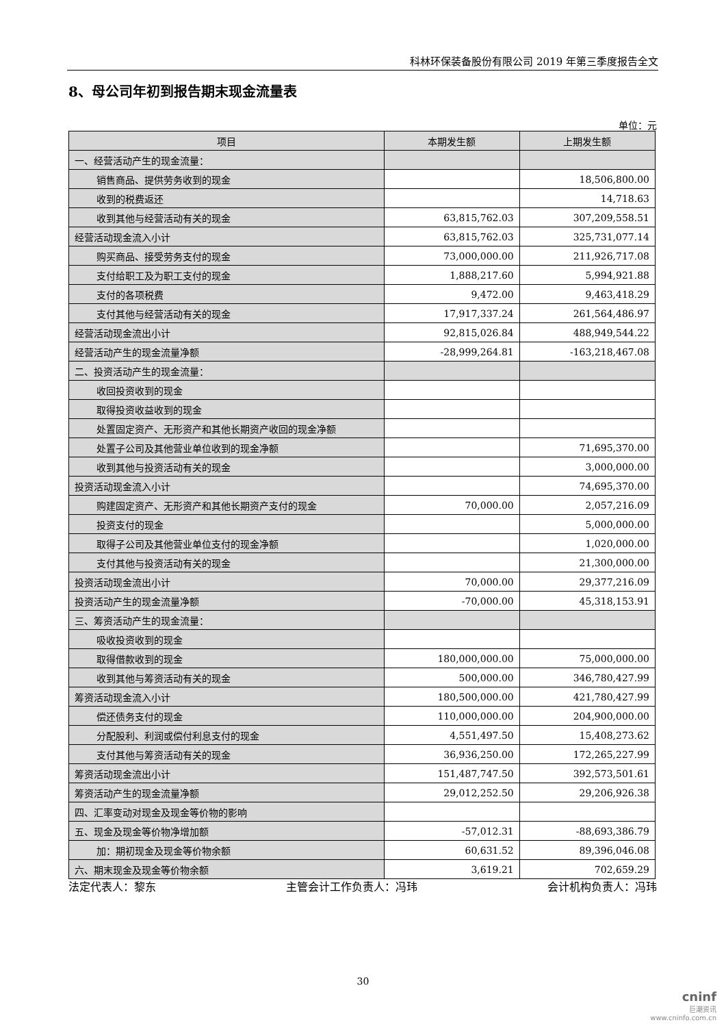科林环保装备股份有限公司 2019 年第三季度报告全文
8、母公司年初到报告期末现金流量表
单位：元
| 项目 | 本期发生额 | 上期发生额 |
| --- | --- | --- |
| 一、经营活动产生的现金流量： | | |
| 销售商品、提供劳务收到的现金 | | 18,506,800.00 |
| 收到的税费返还 | | 14,718.63 |
| 收到其他与经营活动有关的现金 | 63,815,762.03 | 307,209,558.51 |
| 经营活动现金流入小计 | 63,815,762.03 | 325,731,077.14 |
| 购买商品、接受劳务支付的现金 | 73,000,000.00 | 211,926,717.08 |
| 支付给职工及为职工支付的现金 | 1,888,217.60 | 5,994,921.88 |
| 支付的各项税费 | 9,472.00 | 9,463,418.29 |
| 支付其他与经营活动有关的现金 | 17,917,337.24 | 261,564,486.97 |
| 经营活动现金流出小计 | 92,815,026.84 | 488,949,544.22 |
| 经营活动产生的现金流量净额 | -28,999,264.81 | -163,218,467.08 |
| 二、投资活动产生的现金流量： | | |
| 收回投资收到的现金 | | |
| 取得投资收益收到的现金 | | |
| 处置固定资产、无形资产和其他长期资产收回的现金净额 | | |
| 处置子公司及其他营业单位收到的现金净额 | | 71,695,370.00 |
| 收到其他与投资活动有关的现金 | | 3,000,000.00 |
| 投资活动现金流入小计 | | 74,695,370.00 |
| 购建固定资产、无形资产和其他长期资产支付的现金 | 70,000.00 | 2,057,216.09 |
| 投资支付的现金 | | 5,000,000.00 |
| 取得子公司及其他营业单位支付的现金净额 | | 1,020,000.00 |
| 支付其他与投资活动有关的现金 | | 21,300,000.00 |
| 投资活动现金流出小计 | 70,000.00 | 29,377,216.09 |
| 投资活动产生的现金流量净额 | -70,000.00 | 45,318,153.91 |
| 三、筹资活动产生的现金流量： | | |
| 吸收投资收到的现金 | | |
| 取得借款收到的现金 | 180,000,000.00 | 75,000,000.00 |
| 收到其他与筹资活动有关的现金 | 500,000.00 | 346,780,427.99 |
| 筹资活动现金流入小计 | 180,500,000.00 | 421,780,427.99 |
| 偿还债务支付的现金 | 110,000,000.00 | 204,900,000.00 |
| 分配股利、利润或偿付利息支付的现金 | 4,551,497.50 | 15,408,273.62 |
| 支付其他与筹资活动有关的现金 | 36,936,250.00 | 172,265,227.99 |
| 筹资活动现金流出小计 | 151,487,747.50 | 392,573,501.61 |
| 筹资活动产生的现金流量净额 | 29,012,252.50 | 29,206,926.38 |
| 四、汇率变动对现金及现金等价物的影响 | | |
| 五、现金及现金等价物净增加额 | -57,012.31 | -88,693,386.79 |
| 加：期初现金及现金等价物余额 | 60,631.52 | 89,396,046.08 |
| 六、期末现金及现金等价物余额 | 3,619.21 | 702,659.29 |
法定代表人：黎东 主管会计工作负责人：冯玮 会计机构负责人：冯玮
30
cninf
巨潮资讯
www.cninfo.com.cn